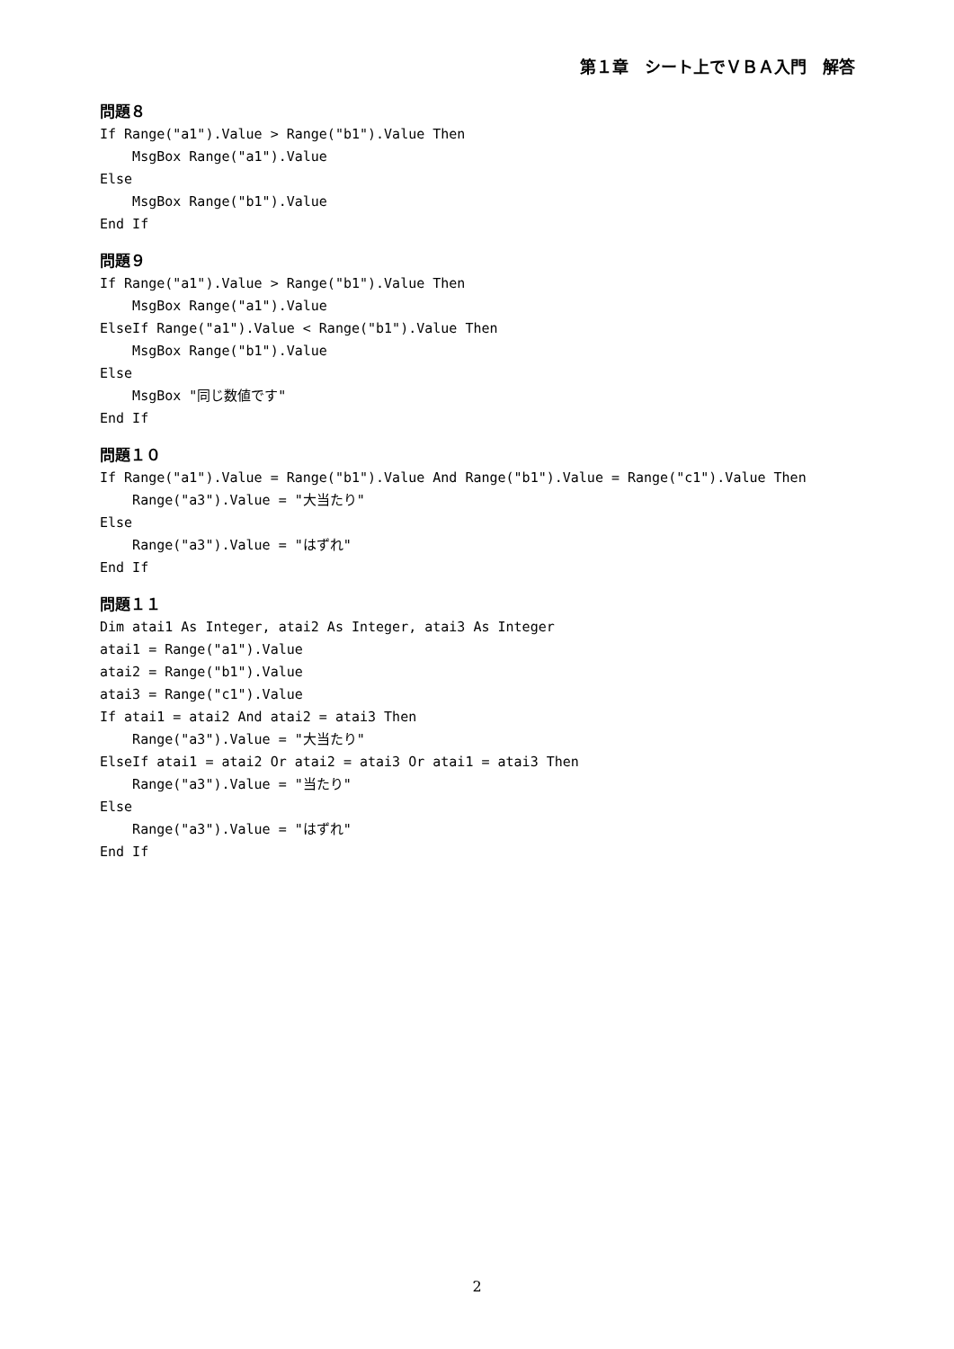第１章　シート上でＶＢＡ入門　解答
問題８
If Range("a1").Value > Range("b1").Value Then
    MsgBox Range("a1").Value
Else
    MsgBox Range("b1").Value
End If
問題９
If Range("a1").Value > Range("b1").Value Then
    MsgBox Range("a1").Value
ElseIf Range("a1").Value < Range("b1").Value Then
    MsgBox Range("b1").Value
Else
    MsgBox "同じ数値です"
End If
問題１０
If Range("a1").Value = Range("b1").Value And Range("b1").Value = Range("c1").Value Then
    Range("a3").Value = "大当たり"
Else
    Range("a3").Value = "はずれ"
End If
問題１１
Dim atai1 As Integer, atai2 As Integer, atai3 As Integer
atai1 = Range("a1").Value
atai2 = Range("b1").Value
atai3 = Range("c1").Value
If atai1 = atai2 And atai2 = atai3 Then
    Range("a3").Value = "大当たり"
ElseIf atai1 = atai2 Or atai2 = atai3 Or atai1 = atai3 Then
    Range("a3").Value = "当たり"
Else
    Range("a3").Value = "はずれ"
End If
2